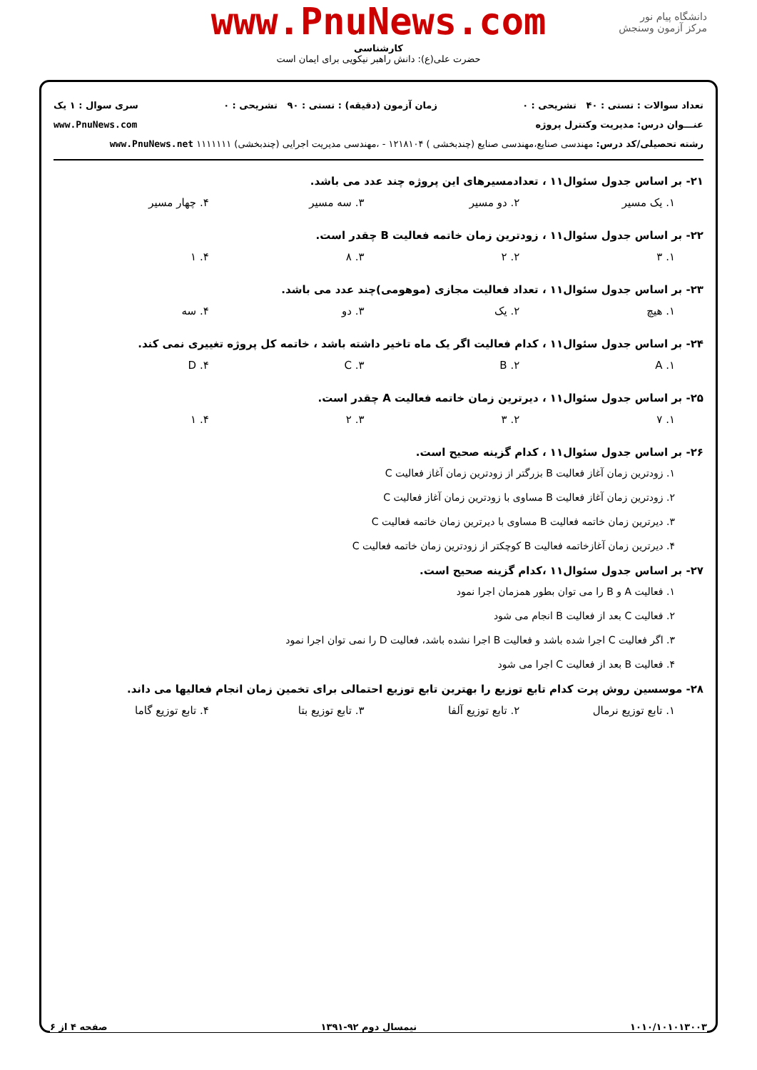دانشگاه پیام نور
مرکز آزمون وسنجش
www.PnuNews.com
کارشناسی
حضرت علی(ع): دانش راهبر نیکویی برای ایمان است
تعداد سوالات : تستی : ۴۰ تشریحی : ۰ زمان آزمون (دقیقه) : تستی : ۹۰ تشریحی : ۰ سری سوال : ۱ یک
عنـــوان درس: مدیریت وکنترل پروژه www.PnuNews.com
رشته تحصیلی/کد درس: مهندسی صنایع،مهندسی صنایع (چندبخشی ) ۱۲۱۸۱۰۴ - ،مهندسی مدیریت اجرایی (چندبخشی) ۱۱۱۱۱۱۱ www.PnuNews.net
۲۱- بر اساس جدول سئوال۱۱ ، تعدادمسیرهای این پروژه چند عدد می باشد.
۱. یک مسیر ۲. دو مسیر ۳. سه مسیر ۴. چهار مسیر
۲۲- بر اساس جدول سئوال۱۱ ، زودترین زمان خاتمه فعالیت B چقدر است.
۱. ۳ ۲. ۲ ۳. ۸ ۴. ۱
۲۳- بر اساس جدول سئوال۱۱ ، تعداد فعالیت مجازی (موهومی)چند عدد می باشد.
۱. هیچ ۲. یک ۳. دو ۴. سه
۲۴- بر اساس جدول سئوال۱۱ ، کدام فعالیت اگر یک ماه تاخیر داشته باشد ، خاتمه کل پروژه تغییری نمی کند.
۱. A ۲. B ۳. C ۴. D
۲۵- بر اساس جدول سئوال۱۱ ، دیرترین زمان خاتمه فعالیت A چقدر است.
۱. ۷ ۲. ۳ ۳. ۲ ۴. ۱
۲۶- بر اساس جدول سئوال۱۱ ، کدام گزینه صحیح است.
۱. زودترین زمان آغاز فعالیت B بزرگتر از زودترین زمان آغاز فعالیت C
۲. زودترین زمان آغاز فعالیت B مساوی با زودترین زمان آغاز فعالیت C
۳. دیرترین زمان خاتمه فعالیت B مساوی با دیرترین زمان خاتمه فعالیت C
۴. دیرترین زمان آغازخاتمه فعالیت B کوچکتر از زودترین زمان خاتمه فعالیت C
۲۷- بر اساس جدول سئوال۱۱ ،کدام گزینه صحیح است.
۱. فعالیت A و B را می توان بطور همزمان اجرا نمود
۲. فعالیت C بعد از فعالیت B انجام می شود
۳. اگر فعالیت C اجرا شده باشد و فعالیت B اجرا نشده باشد، فعالیت D را نمی توان اجرا نمود
۴. فعالیت B بعد از فعالیت C اجرا می شود
۲۸- موسسین روش پرت کدام تابع توزیع را بهترین تابع توزیع احتمالی برای تخمین زمان انجام فعالیها می داند.
۱. تابع توزیع نرمال ۲. تابع توزیع آلفا ۳. تابع توزیع بتا ۴. تابع توزیع گاما
۱۰۱۰/۱۰۱۰۱۳۰۰۳ نیمسال دوم ۹۲-۱۳۹۱ صفحه ۴ از ۶